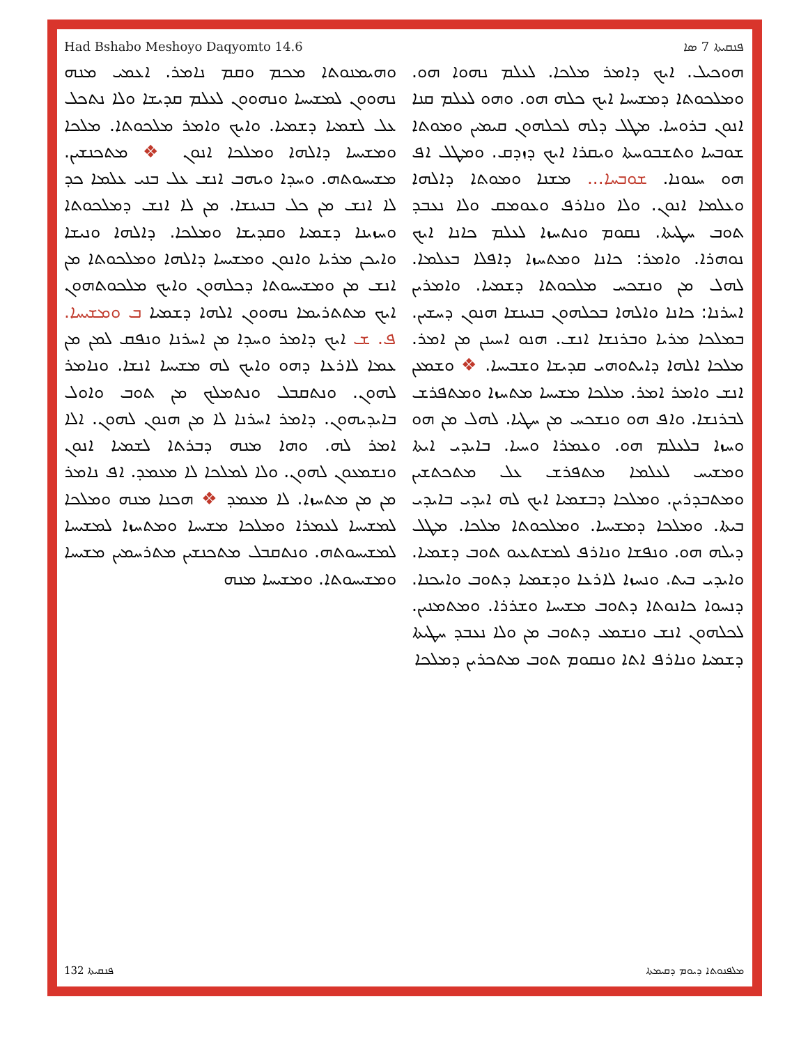Had Bshabo Meshoyo Daqyomto 14.6 ܦܢܩܝܬܐ 7 ܣܐ
ܗܘܟܝܠ. ܐܝܟ ܕܐܡܪ ܡܠܟܐ. ܠܥܠܡ ܢܗܘܐ ܗܘ. ܘܡܠܟܘܬܐ ܕܡܫܝܚܐ ܐܝܟ ܟܠܗ ܗܘ. ܘܗܘ ܠܥܠܡ ܩܢܐ ܐܢܘܢ ܒܪܘܚܐ. ܡܛܠ ܕܠܗ ܠܟܠܗܘܢ ܩܝܡܝܢ ܘܡܘܬܐ ܫܘܒܚܐ ܘܬܫܒܘܚܬܐ ܘܝܩܪܐ ܐܝܟ ܕܙܕܩ. ܘܡܛܠ ܐܦ ܗܘ ܚܢܘܢܐ. ܫܘܒܚܐ... ܡܫܢܐ ܘܡܘܬܐ ܕܐܠܗܐ ܘܥܠܡܐ ܐܢܘܢ. ܘܠܐ ܘܢܐܪܦ ܘܥܘܡܩ ܘܠܐ ܢܥܒܕ ܬܘܒ ܚܛܝܬܐ. ܢܩܘܡ ܘܢܬܚܙܐ ܠܥܠܡ ܟܐܢܐ ܐܝܟ ܢܘܗܪܐ. ܘܐܡܪ: ܟܐܢܐ ܘܡܬܚܙܐ ܕܐܦܠܐ ܒܥܠܡܐ. ܠܗܠ ܡܢ ܘܢܫܟܚ ܡܠܟܘܬܐ ܕܫܡܝܐ. ܘܐܡܪܝܢ ܐܚܪܢܐ: ܟܐܢܐ ܘܐܠܗܐ ܒܟܠܗܘܢ ܒܢܝܢܫܐ ܗܢܘܢ ܕܚܫܝܢ. ܒܡܠܟܐ ܡܪܝܐ ܘܒܪܢܫܐ ܐܢܫ. ܗܢܘ ܐܚܝܢܢ ܡܢ ܐܡܪ. ܡܠܟܐ ܐܠܗܐ ܕܐܝܬܘܗܝ ܩܕܝܫܐ ܘܫܒܝܚܐ. ❖ ܘܫܡܥܢ ܐܢܫ ܘܐܡܪ ܐܡܪ. ܡܠܟܐ ܡܫܝܚܐ ܡܬܚܙܐ ܘܡܬܦܪܫ ܠܒܪܢܫܐ. ܘܐܦ ܗܘ ܘܢܫܟܚ ܡܢ ܚܛܝܐ. ܠܗܠ ܡܢ ܗܘ ܘܚܙܐ ܒܠܥܠܡ ܗܘ. ܘܥܡܪܐ ܘܚܝܐ. ܒܐܝܕܝ ܐܝܬܐ ܘܡܫܝܚ ܠܥܠܡܐ ܡܬܦܪܫ ܥܠ ܡܬܟܬܫܝܢ ܘܡܬܒܕܪܝܢ. ܘܡܠܟܐ ܕܒܫܡܝܐ ܐܝܟ ܠܗ ܐܝܕܝ ܒܐܝܕܝ ܒܝܬܐ. ܘܡܠܟܐ ܕܡܫܝܚܐ. ܘܡܠܟܘܬܐ ܡܠܟܐ. ܡܛܠ ܕܝܠܗ ܗܘ. ܘܢܦܫܐ ܘܢܐܪܦ ܠܡܫܬܥܝܘ ܬܘܒ ܕܫܡܝܐ. ܘܐܝܕܝ ܒܝܬ. ܘܢܚܙܐ ܠܐܪܥܐ ܘܕܫܡܝܐ ܕܬܘܒ ܘܐܝܟܢܐ. ܕܢܚܘܐ ܟܐܢܘܬܐ ܕܬܘܒ ܡܫܝܚܐ ܘܫܪܪܐ. ܘܡܬܡܢܝܢ. ܠܟܠܗܘܢ ܐܢܫ ܘܢܫܡܥ ܕܬܘܒ ܡܢ ܘܠܐ ܢܥܒܕ ܚܛܝܬܐ ܕܫܡܝܐ ܘܢܐܪܦ ܐܬܐ ܘܢܩܘܡ ܬܘܒ ܡܬܟܪܝܢ ܕܡܠܟܐ
ܘܗܝܡܢܘܬܐ ܡܟܡ ܘܩܡ ܢܐܡܪ. ܐܥܡܝ ܡܢܗ ܢܗܘܘܢ ܠܡܫܝܚܐ ܘܢܗܘܘܢ ܠܥܠܡ ܩܕܝܫܐ ܘܠܐ ܢܬܟܠ ܥܠ ܠܫܡܝܐ ܕܫܡܝܐ. ܘܐܝܟ ܘܐܡܪ ܡܠܟܘܬܐ. ܡܠܟܐ ܘܡܫܝܚܐ ܕܐܠܗܐ ܘܡܠܟܐ ܐܢܘܢ ❖ ܡܬܟܢܫܝܢ. ܡܫܝܚܘܬܗ. ܘܚܕܐ ܘܝܗܒ ܐܢܫ ܥܠ ܒܢܝ ܥܠܡܐ ܟܕ ܠܐ ܐܢܫ ܡܢ ܟܠ ܒܢܝܢܫܐ. ܡܢ ܠܐ ܐܢܫ ܕܡܠܟܘܬܐ ܘܚܙܝܢܐ ܕܫܡܝܐ ܘܩܕܝܫܐ ܘܡܠܟܐ. ܕܐܠܗܐ ܘܢܝܫܐ ܘܐܝܟܢ ܡܪܝܐ ܘܐܢܘܢ ܘܡܫܝܚܐ ܕܐܠܗܐ ܘܡܠܟܘܬܐ ܡܢ ܐܢܫ ܡܢ ܘܡܫܝܚܘܬܐ ܕܟܠܗܘܢ ܘܐܝܟ ܡܠܟܘܬܗܘܢ ܐܝܟ ܡܬܬܪܝܡܐ ܢܗܘܘܢ ܐܠܗܐ ܕܫܡܝܐ ܒ ܘܡܫܝܚܐ. ܦ. ܫ ܐܝܟ ܕܐܡܪ ܘܚܕܐ ܡܢ ܐܚܪܢܐ ܘܢܦܩ ܠܡܢ ܡܢ ܥܡܐ ܠܐܪܥܐ ܕܗܘ ܘܐܝܟ ܠܗ ܡܫܝܚܐ ܐܢܫܐ. ܘܢܐܡܪ ܠܗܘܢ. ܘܢܬܩܒܠ ܘܢܬܡܠܟ ܡܢ ܬܘܒ ܘܐܘܠ ܒܐܝܕܝܗܘܢ. ܕܐܡܪ ܐܚܪܢܐ ܠܐ ܡܢ ܗܢܘܢ ܠܗܘܢ. ܐܠܐ ܐܡܪ ܠܗ. ܘܗܐ ܡܢܗ ܕܒܪܬܐ ܠܫܡܝܐ ܐܢܘܢ ܘܢܫܡܥܘܢ ܠܗܘܢ. ܘܠܐ ܠܡܠܟܐ ܠܐ ܡܥܡܕ. ܐܦ ܢܐܡܪ ܡܢ ܡܢ ܡܬܚܙܐ. ܠܐ ܡܥܡܕ ❖ ܗܟܢܐ ܡܢܗ ܘܡܠܟܐ ܠܡܫܝܚܐ ܠܥܡܪܐ ܘܡܠܟܐ ܡܫܝܚܐ ܘܡܬܚܙܐ ܠܡܫܝܚܐ ܠܡܫܝܚܘܬܗ. ܘܢܬܩܒܠ ܡܬܟܢܫܝܢ ܡܬܪܚܡܝܢ ܡܫܝܚܐ ܘܡܫܝܚܘܬܐ. ܘܡܫܝܚܐ ܡܢܗ
ܦܢܩܝܬܐ 132 ܡܠܦܢܘܬܐ ܕܝܘܡ ܕܩܝܡܬܐ